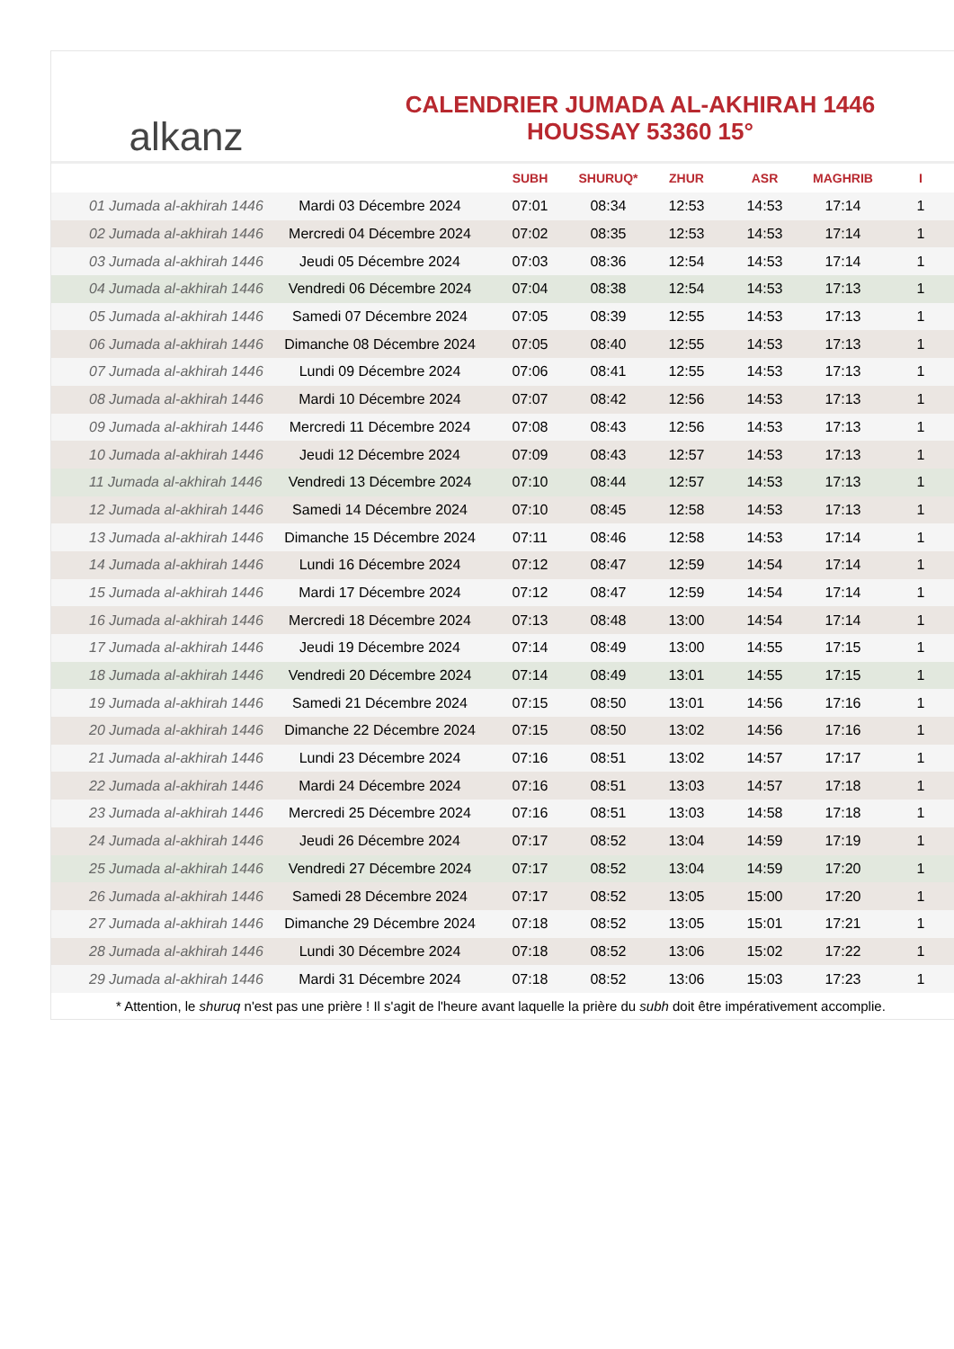alkanz
CALENDRIER JUMADA AL-AKHIRAH 1446
HOUSSAY 53360 15°
| | | SUBH | SHURUQ* | ZHUR | ASR | MAGHRIB | I |
| --- | --- | --- | --- | --- | --- | --- | --- |
| 01 Jumada al-akhirah 1446 | Mardi 03 Décembre 2024 | 07:01 | 08:34 | 12:53 | 14:53 | 17:14 | 1 |
| 02 Jumada al-akhirah 1446 | Mercredi 04 Décembre 2024 | 07:02 | 08:35 | 12:53 | 14:53 | 17:14 | 1 |
| 03 Jumada al-akhirah 1446 | Jeudi 05 Décembre 2024 | 07:03 | 08:36 | 12:54 | 14:53 | 17:14 | 1 |
| 04 Jumada al-akhirah 1446 | Vendredi 06 Décembre 2024 | 07:04 | 08:38 | 12:54 | 14:53 | 17:13 | 1 |
| 05 Jumada al-akhirah 1446 | Samedi 07 Décembre 2024 | 07:05 | 08:39 | 12:55 | 14:53 | 17:13 | 1 |
| 06 Jumada al-akhirah 1446 | Dimanche 08 Décembre 2024 | 07:05 | 08:40 | 12:55 | 14:53 | 17:13 | 1 |
| 07 Jumada al-akhirah 1446 | Lundi 09 Décembre 2024 | 07:06 | 08:41 | 12:55 | 14:53 | 17:13 | 1 |
| 08 Jumada al-akhirah 1446 | Mardi 10 Décembre 2024 | 07:07 | 08:42 | 12:56 | 14:53 | 17:13 | 1 |
| 09 Jumada al-akhirah 1446 | Mercredi 11 Décembre 2024 | 07:08 | 08:43 | 12:56 | 14:53 | 17:13 | 1 |
| 10 Jumada al-akhirah 1446 | Jeudi 12 Décembre 2024 | 07:09 | 08:43 | 12:57 | 14:53 | 17:13 | 1 |
| 11 Jumada al-akhirah 1446 | Vendredi 13 Décembre 2024 | 07:10 | 08:44 | 12:57 | 14:53 | 17:13 | 1 |
| 12 Jumada al-akhirah 1446 | Samedi 14 Décembre 2024 | 07:10 | 08:45 | 12:58 | 14:53 | 17:13 | 1 |
| 13 Jumada al-akhirah 1446 | Dimanche 15 Décembre 2024 | 07:11 | 08:46 | 12:58 | 14:53 | 17:14 | 1 |
| 14 Jumada al-akhirah 1446 | Lundi 16 Décembre 2024 | 07:12 | 08:47 | 12:59 | 14:54 | 17:14 | 1 |
| 15 Jumada al-akhirah 1446 | Mardi 17 Décembre 2024 | 07:12 | 08:47 | 12:59 | 14:54 | 17:14 | 1 |
| 16 Jumada al-akhirah 1446 | Mercredi 18 Décembre 2024 | 07:13 | 08:48 | 13:00 | 14:54 | 17:14 | 1 |
| 17 Jumada al-akhirah 1446 | Jeudi 19 Décembre 2024 | 07:14 | 08:49 | 13:00 | 14:55 | 17:15 | 1 |
| 18 Jumada al-akhirah 1446 | Vendredi 20 Décembre 2024 | 07:14 | 08:49 | 13:01 | 14:55 | 17:15 | 1 |
| 19 Jumada al-akhirah 1446 | Samedi 21 Décembre 2024 | 07:15 | 08:50 | 13:01 | 14:56 | 17:16 | 1 |
| 20 Jumada al-akhirah 1446 | Dimanche 22 Décembre 2024 | 07:15 | 08:50 | 13:02 | 14:56 | 17:16 | 1 |
| 21 Jumada al-akhirah 1446 | Lundi 23 Décembre 2024 | 07:16 | 08:51 | 13:02 | 14:57 | 17:17 | 1 |
| 22 Jumada al-akhirah 1446 | Mardi 24 Décembre 2024 | 07:16 | 08:51 | 13:03 | 14:57 | 17:18 | 1 |
| 23 Jumada al-akhirah 1446 | Mercredi 25 Décembre 2024 | 07:16 | 08:51 | 13:03 | 14:58 | 17:18 | 1 |
| 24 Jumada al-akhirah 1446 | Jeudi 26 Décembre 2024 | 07:17 | 08:52 | 13:04 | 14:59 | 17:19 | 1 |
| 25 Jumada al-akhirah 1446 | Vendredi 27 Décembre 2024 | 07:17 | 08:52 | 13:04 | 14:59 | 17:20 | 1 |
| 26 Jumada al-akhirah 1446 | Samedi 28 Décembre 2024 | 07:17 | 08:52 | 13:05 | 15:00 | 17:20 | 1 |
| 27 Jumada al-akhirah 1446 | Dimanche 29 Décembre 2024 | 07:18 | 08:52 | 13:05 | 15:01 | 17:21 | 1 |
| 28 Jumada al-akhirah 1446 | Lundi 30 Décembre 2024 | 07:18 | 08:52 | 13:06 | 15:02 | 17:22 | 1 |
| 29 Jumada al-akhirah 1446 | Mardi 31 Décembre 2024 | 07:18 | 08:52 | 13:06 | 15:03 | 17:23 | 1 |
* Attention, le shuruq n'est pas une prière ! Il s'agit de l'heure avant laquelle la prière du subh doit être impérativement accomplie.